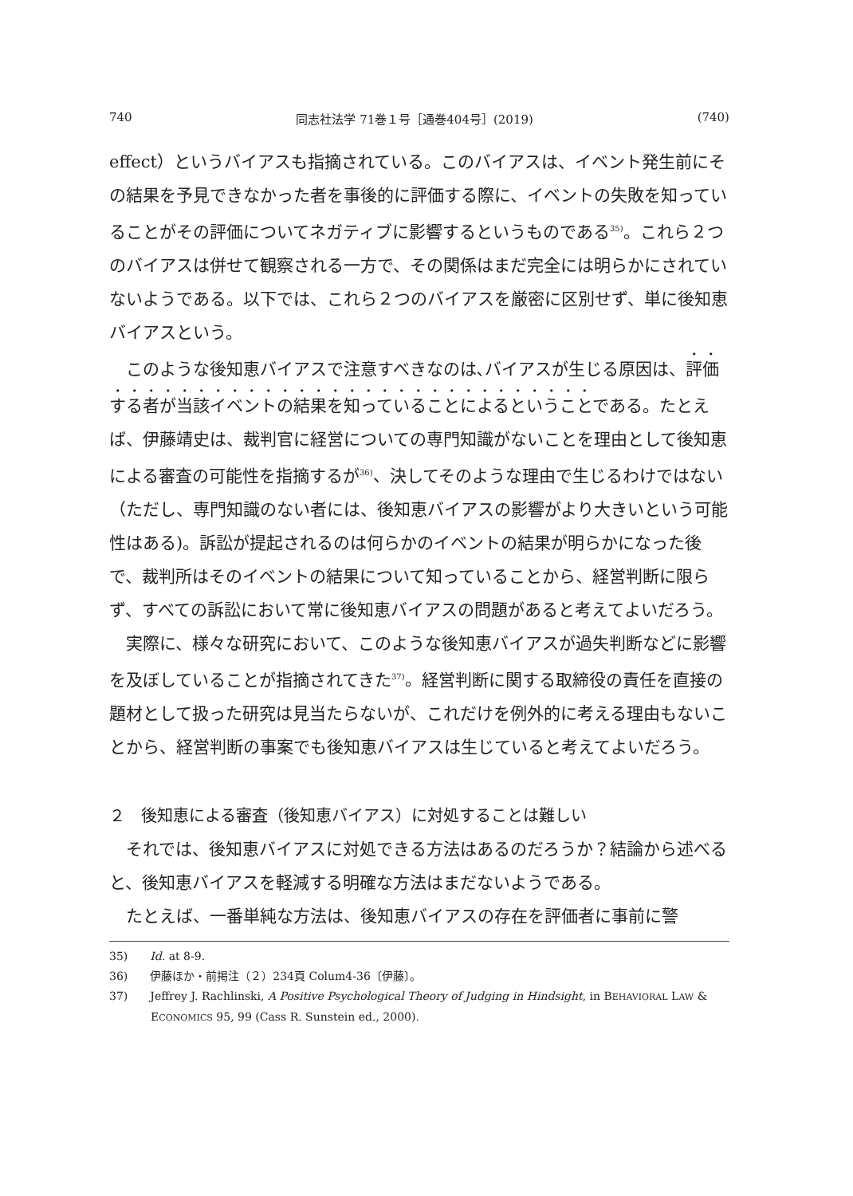740 同志社法学 71巻１号［通巻404号］(2019) (740)
effect）というバイアスも指摘されている。このバイアスは、イベント発生前にその結果を予見できなかった者を事後的に評価する際に、イベントの失敗を知っていることがその評価についてネガティブに影響するというものである<sup>35)</sup>。これら２つのバイアスは併せて観察される一方で、その関係はまだ完全には明らかにされていないようである。以下では、これら２つのバイアスを厳密に区別せず、単に後知恵バイアスという。
このような後知恵バイアスで注意すべきなのは､バイアスが生じる原因は、評価する者が当該イベントの結果を知っていることによるということである。たとえば、伊藤靖史は、裁判官に経営についての専門知識がないことを理由として後知恵による審査の可能性を指摘するが<sup>36)</sup>、決してそのような理由で生じるわけではない（ただし、専門知識のない者には、後知恵バイアスの影響がより大きいという可能性はある)。訴訟が提起されるのは何らかのイベントの結果が明らかになった後で、裁判所はそのイベントの結果について知っていることから、経営判断に限らず、すべての訴訟において常に後知恵バイアスの問題があると考えてよいだろう。
実際に、様々な研究において、このような後知恵バイアスが過失判断などに影響を及ぼしていることが指摘されてきた<sup>37)</sup>。経営判断に関する取締役の責任を直接の題材として扱った研究は見当たらないが、これだけを例外的に考える理由もないことから、経営判断の事案でも後知恵バイアスは生じていると考えてよいだろう。
２　後知恵による審査（後知恵バイアス）に対処することは難しい
それでは、後知恵バイアスに対処できる方法はあるのだろうか？結論から述べると、後知恵バイアスを軽減する明確な方法はまだないようである。
たとえば、一番単純な方法は、後知恵バイアスの存在を評価者に事前に警
35)　　Id. at 8-9.
36)　　伊藤ほか・前掲注（２）234頁 Colum4-36〔伊藤〕。
37)　　Jeffrey J. Rachlinski, A Positive Psychological Theory of Judging in Hindsight, in BEHAVIORAL LAW & ECONOMICS 95, 99 (Cass R. Sunstein ed., 2000).